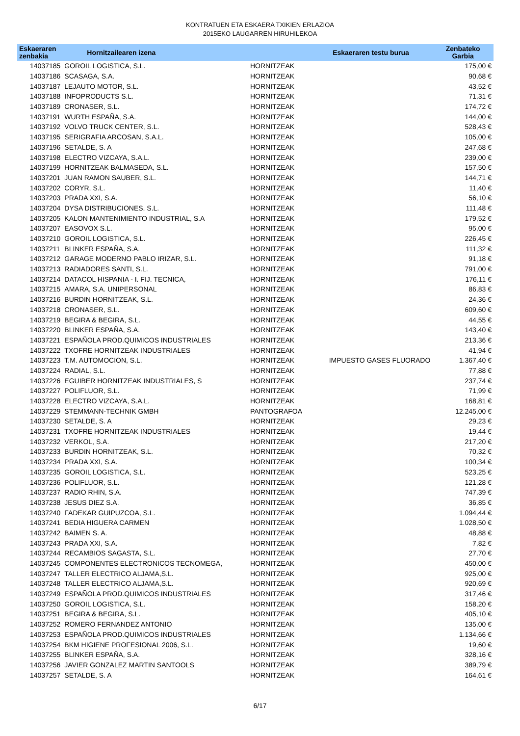KONTRATUEN ETA ESKAERA TXIKIEN ERLAZIOA
2015EKO LAUGARREN HIRUHILEKOA
| Eskaeraren zenbakia | Hornitzailearen izena | | Eskaeraren testu burua | Zenbateko Garbia |
| --- | --- | --- | --- | --- |
| 14037185 | GOROIL LOGISTICA, S.L. | HORNITZEAK | | 175,00 € |
| 14037186 | SCASAGA, S.A. | HORNITZEAK | | 90,68 € |
| 14037187 | LEJAUTO MOTOR, S.L. | HORNITZEAK | | 43,52 € |
| 14037188 | INFOPRODUCTS S.L. | HORNITZEAK | | 71,31 € |
| 14037189 | CRONASER, S.L. | HORNITZEAK | | 174,72 € |
| 14037191 | WURTH ESPAÑA, S.A. | HORNITZEAK | | 144,00 € |
| 14037192 | VOLVO TRUCK CENTER, S.L. | HORNITZEAK | | 528,43 € |
| 14037195 | SERIGRAFIA ARCOSAN, S.A.L. | HORNITZEAK | | 105,00 € |
| 14037196 | SETALDE, S. A | HORNITZEAK | | 247,68 € |
| 14037198 | ELECTRO VIZCAYA, S.A.L. | HORNITZEAK | | 239,00 € |
| 14037199 | HORNITZEAK BALMASEDA, S.L. | HORNITZEAK | | 157,50 € |
| 14037201 | JUAN RAMON SAUBER, S.L. | HORNITZEAK | | 144,71 € |
| 14037202 | CORYR, S.L. | HORNITZEAK | | 11,40 € |
| 14037203 | PRADA XXI, S.A. | HORNITZEAK | | 56,10 € |
| 14037204 | DYSA DISTRIBUCIONES, S.L. | HORNITZEAK | | 111,48 € |
| 14037205 | KALON MANTENIMIENTO INDUSTRIAL, S.A | HORNITZEAK | | 179,52 € |
| 14037207 | EASOVOX S.L. | HORNITZEAK | | 95,00 € |
| 14037210 | GOROIL LOGISTICA, S.L. | HORNITZEAK | | 226,45 € |
| 14037211 | BLINKER ESPAÑA, S.A. | HORNITZEAK | | 111,32 € |
| 14037212 | GARAGE MODERNO PABLO IRIZAR, S.L. | HORNITZEAK | | 91,18 € |
| 14037213 | RADIADORES SANTI, S.L. | HORNITZEAK | | 791,00 € |
| 14037214 | DATACOL HISPANIA - I. FIJ. TECNICA, | HORNITZEAK | | 176,11 € |
| 14037215 | AMARA, S.A. UNIPERSONAL | HORNITZEAK | | 86,83 € |
| 14037216 | BURDIN HORNITZEAK, S.L. | HORNITZEAK | | 24,36 € |
| 14037218 | CRONASER, S.L. | HORNITZEAK | | 609,60 € |
| 14037219 | BEGIRA & BEGIRA, S.L. | HORNITZEAK | | 44,55 € |
| 14037220 | BLINKER ESPAÑA, S.A. | HORNITZEAK | | 143,40 € |
| 14037221 | ESPAÑOLA PROD.QUIMICOS INDUSTRIALES | HORNITZEAK | | 213,36 € |
| 14037222 | TXOFRE HORNITZEAK INDUSTRIALES | HORNITZEAK | | 41,94 € |
| 14037223 | T.M. AUTOMOCION, S.L. | HORNITZEAK | IMPUESTO GASES FLUORADO | 1.367,40 € |
| 14037224 | RADIAL, S.L. | HORNITZEAK | | 77,88 € |
| 14037226 | EGUIBER HORNITZEAK INDUSTRIALES, S | HORNITZEAK | | 237,74 € |
| 14037227 | POLIFLUOR, S.L. | HORNITZEAK | | 71,99 € |
| 14037228 | ELECTRO VIZCAYA, S.A.L. | HORNITZEAK | | 168,81 € |
| 14037229 | STEMMANN-TECHNIK GMBH | PANTOGRAFOA | | 12.245,00 € |
| 14037230 | SETALDE, S. A | HORNITZEAK | | 29,23 € |
| 14037231 | TXOFRE HORNITZEAK INDUSTRIALES | HORNITZEAK | | 19,44 € |
| 14037232 | VERKOL, S.A. | HORNITZEAK | | 217,20 € |
| 14037233 | BURDIN HORNITZEAK, S.L. | HORNITZEAK | | 70,32 € |
| 14037234 | PRADA XXI, S.A. | HORNITZEAK | | 100,34 € |
| 14037235 | GOROIL LOGISTICA, S.L. | HORNITZEAK | | 523,25 € |
| 14037236 | POLIFLUOR, S.L. | HORNITZEAK | | 121,28 € |
| 14037237 | RADIO RHIN, S.A. | HORNITZEAK | | 747,39 € |
| 14037238 | JESUS DIEZ S.A. | HORNITZEAK | | 36,85 € |
| 14037240 | FADEKAR GUIPUZCOA, S.L. | HORNITZEAK | | 1.094,44 € |
| 14037241 | BEDIA HIGUERA CARMEN | HORNITZEAK | | 1.028,50 € |
| 14037242 | BAIMEN S. A. | HORNITZEAK | | 48,88 € |
| 14037243 | PRADA XXI, S.A. | HORNITZEAK | | 7,82 € |
| 14037244 | RECAMBIOS SAGASTA, S.L. | HORNITZEAK | | 27,70 € |
| 14037245 | COMPONENTES ELECTRONICOS TECNOMEGA, | HORNITZEAK | | 450,00 € |
| 14037247 | TALLER ELECTRICO ALJAMA,S.L. | HORNITZEAK | | 925,00 € |
| 14037248 | TALLER ELECTRICO ALJAMA,S.L. | HORNITZEAK | | 920,69 € |
| 14037249 | ESPAÑOLA PROD.QUIMICOS INDUSTRIALES | HORNITZEAK | | 317,46 € |
| 14037250 | GOROIL LOGISTICA, S.L. | HORNITZEAK | | 158,20 € |
| 14037251 | BEGIRA & BEGIRA, S.L. | HORNITZEAK | | 405,10 € |
| 14037252 | ROMERO FERNANDEZ ANTONIO | HORNITZEAK | | 135,00 € |
| 14037253 | ESPAÑOLA PROD.QUIMICOS INDUSTRIALES | HORNITZEAK | | 1.134,66 € |
| 14037254 | BKM HIGIENE PROFESIONAL 2006, S.L. | HORNITZEAK | | 19,60 € |
| 14037255 | BLINKER ESPAÑA, S.A. | HORNITZEAK | | 328,16 € |
| 14037256 | JAVIER GONZALEZ MARTIN SANTOOLS | HORNITZEAK | | 389,79 € |
| 14037257 | SETALDE, S. A | HORNITZEAK | | 164,61 € |
6/17